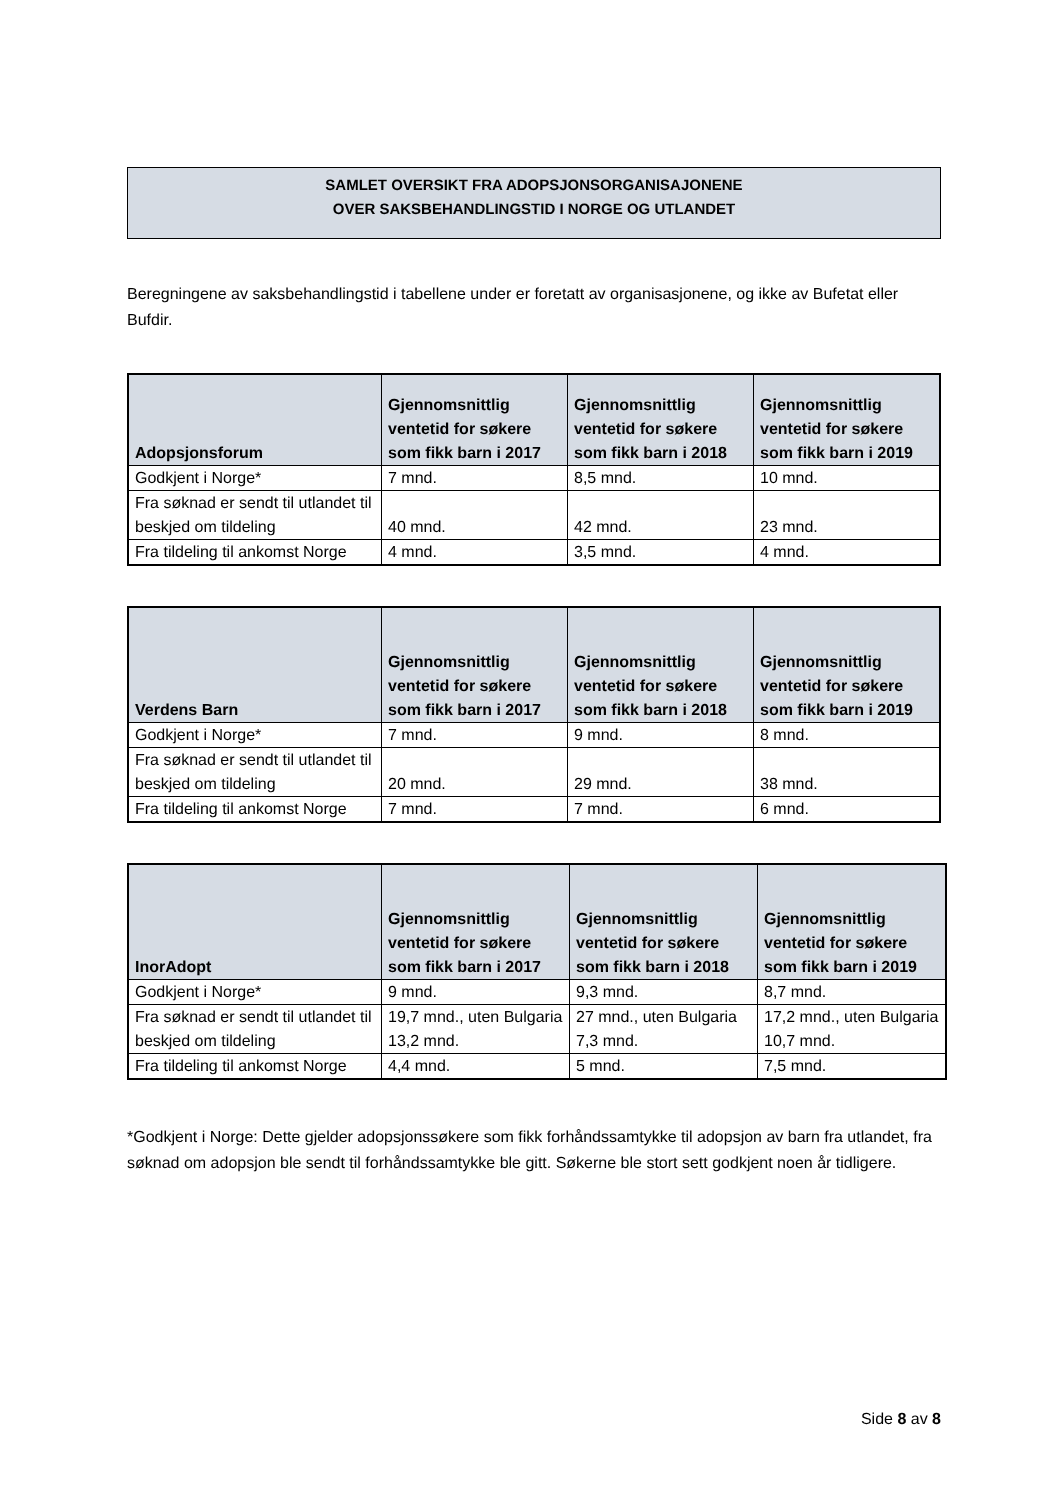SAMLET OVERSIKT FRA ADOPSJONSORGANISAJONENE
OVER SAKSBEHANDLINGSTID I NORGE OG UTLANDET
Beregningene av saksbehandlingstid i tabellene under er foretatt av organisasjonene, og ikke av Bufetat eller Bufdir.
| Adopsjonsforum | Gjennomsnittlig ventetid for søkere som fikk barn i 2017 | Gjennomsnittlig ventetid for søkere som fikk barn i 2018 | Gjennomsnittlig ventetid for søkere som fikk barn i 2019 |
| --- | --- | --- | --- |
| Godkjent i Norge* | 7 mnd. | 8,5 mnd. | 10 mnd. |
| Fra søknad er sendt til utlandet til beskjed om tildeling | 40 mnd. | 42 mnd. | 23 mnd. |
| Fra tildeling til ankomst Norge | 4 mnd. | 3,5 mnd. | 4 mnd. |
| Verdens Barn | Gjennomsnittlig ventetid for søkere som fikk barn i 2017 | Gjennomsnittlig ventetid for søkere som fikk barn i 2018 | Gjennomsnittlig ventetid for søkere som fikk barn i 2019 |
| --- | --- | --- | --- |
| Godkjent i Norge* | 7 mnd. | 9 mnd. | 8 mnd. |
| Fra søknad er sendt til utlandet til beskjed om tildeling | 20 mnd. | 29 mnd. | 38 mnd. |
| Fra tildeling til ankomst Norge | 7 mnd. | 7 mnd. | 6 mnd. |
| InorAdopt | Gjennomsnittlig ventetid for søkere som fikk barn i 2017 | Gjennomsnittlig ventetid for søkere som fikk barn i 2018 | Gjennomsnittlig ventetid for søkere som fikk barn i 2019 |
| --- | --- | --- | --- |
| Godkjent i Norge* | 9 mnd. | 9,3 mnd. | 8,7 mnd. |
| Fra søknad er sendt til utlandet til beskjed om tildeling | 19,7 mnd., uten Bulgaria 13,2 mnd. | 27 mnd., uten Bulgaria 7,3 mnd. | 17,2 mnd., uten Bulgaria 10,7 mnd. |
| Fra tildeling til ankomst Norge | 4,4 mnd. | 5 mnd. | 7,5 mnd. |
*Godkjent i Norge: Dette gjelder adopsjonssøkere som fikk forhåndssamtykke til adopsjon av barn fra utlandet, fra søknad om adopsjon ble sendt til forhåndssamtykke ble gitt. Søkerne ble stort sett godkjent noen år tidligere.
Side 8 av 8